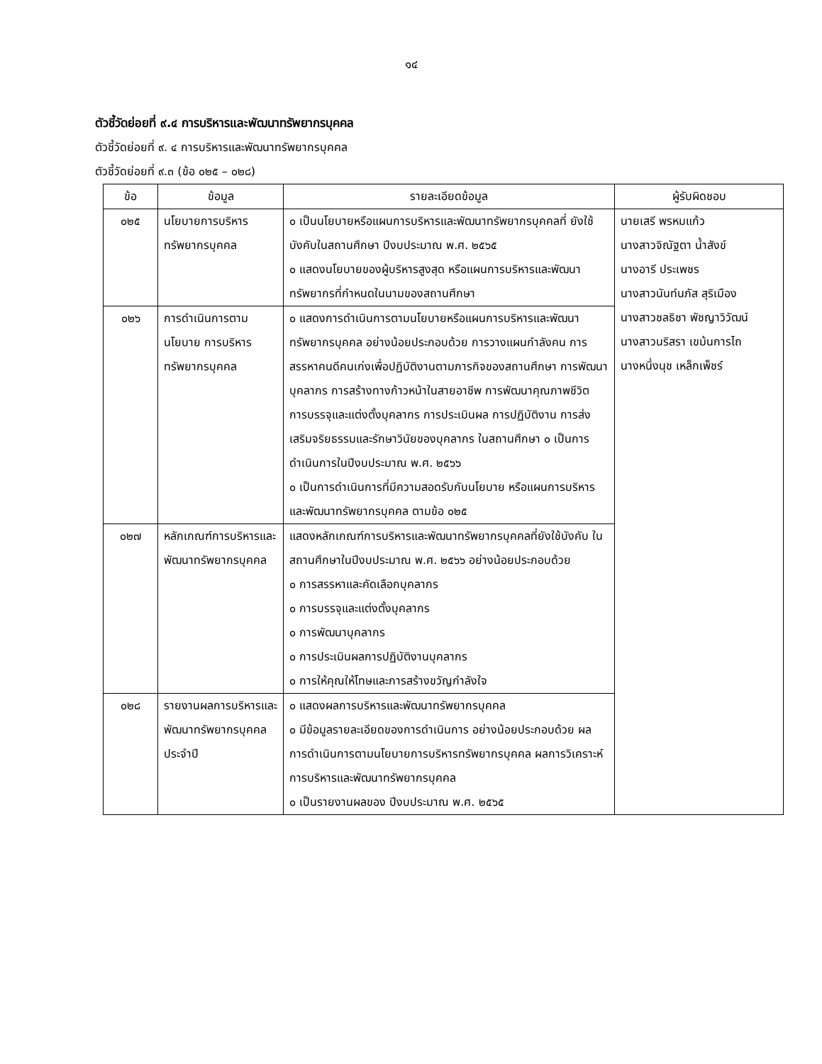๑๔
ตัวชี้วัดย่อยที่ ๙.๔ การบริหารและพัฒนาทรัพยากรบุคคล
ตัวชี้วัดย่อยที่ ๙. ๔ การบริหารและพัฒนาทรัพยากรบุคคล
ตัวชี้วัดย่อยที่ ๙.๓ (ข้อ ๐๒๕ – ๐๒๘)
| ข้อ | ข้อมูล | รายละเอียดข้อมูล | ผู้รับผิดชอบ |
| --- | --- | --- | --- |
| ๐๒๕ | นโยบายการบริหารทรัพยากรบุคคล | ๐ เป็นนโยบายหรือแผนการบริหารและพัฒนาทรัพยากรบุคคลที่ ยังใช้บังคับในสถานศึกษา ปีงบประมาณ พ.ศ. ๒๕๖๕ ๐ แสดงนโยบายของผู้บริหารสูงสุด หรือแผนการบริหารและพัฒนาทรัพยากรที่กำหนดในนามของสถานศึกษา | นายเสรี พรหมแก้ว นางสาวจิณัฐตา น้ำสังข์ นางอารี ประเพชร นางสาวนันท์นภัส สุริเมือง นางสาวชลธิชา พัชญาวิวัฒน์ นางสาวนริสรา เขม้นการไถ นางหนึ่งนุช เหล็กเพ็ชร์ |
| ๐๒๖ | การดำเนินการตามนโยบาย การบริหารทรัพยากรบุคคล | ๐ แสดงการดำเนินการตามนโยบายหรือแผนการบริหารและพัฒนาทรัพยากรบุคคล อย่างน้อยประกอบด้วย การวางแผนกำลังคน การสรรหาคนดีคนเก่งเพื่อปฏิบัติงานตามภารกิจของสถานศึกษา การพัฒนาบุคลากร การสร้างทางก้าวหน้าในสายอาชีพ การพัฒนาคุณภาพชีวิต การบรรจุและแต่งตั้งบุคลากร การประเมินผล การปฏิบัติงาน การส่งเสริมจริยธรรมและรักษาวินัยของบุคลากร ในสถานศึกษา ๐ เป็นการดำเนินการในปีงบประมาณ พ.ศ. ๒๕๖๖ ๐ เป็นการดำเนินการที่มีความสอดรับกับนโยบาย หรือแผนการบริหารและพัฒนาทรัพยากรบุคคล ตามข้อ ๐๒๕ | |
| ๐๒๗ | หลักเกณฑ์การบริหารและ พัฒนาทรัพยากรบุคคล | แสดงหลักเกณฑ์การบริหารและพัฒนาทรัพยากรบุคคลที่ยังใช้บังคับ ในสถานศึกษาในปีงบประมาณ พ.ศ. ๒๕๖๖ อย่างน้อยประกอบด้วย ๐ การสรรหาและคัดเลือกบุคลากร ๐ การบรรจุและแต่งตั้งบุคลากร ๐ การพัฒนาบุคลากร ๐ การประเมินผลการปฏิบัติงานบุคลากร ๐ การให้คุณให้โทษและการสร้างขวัญกำลังใจ | |
| ๐๒๘ | รายงานผลการบริหารและ พัฒนาทรัพยากรบุคคลประจำปี | ๐ แสดงผลการบริหารและพัฒนาทรัพยากรบุคคล ๐ มีข้อมูลรายละเอียดของการดำเนินการ อย่างน้อยประกอบด้วย ผลการดำเนินการตามนโยบายการบริหารทรัพยากรบุคคล ผลการวิเคราะห์การบริหารและพัฒนาทรัพยากรบุคคล ๐ เป็นรายงานผลของ ปีงบประมาณ พ.ศ. ๒๕๖๕ | |